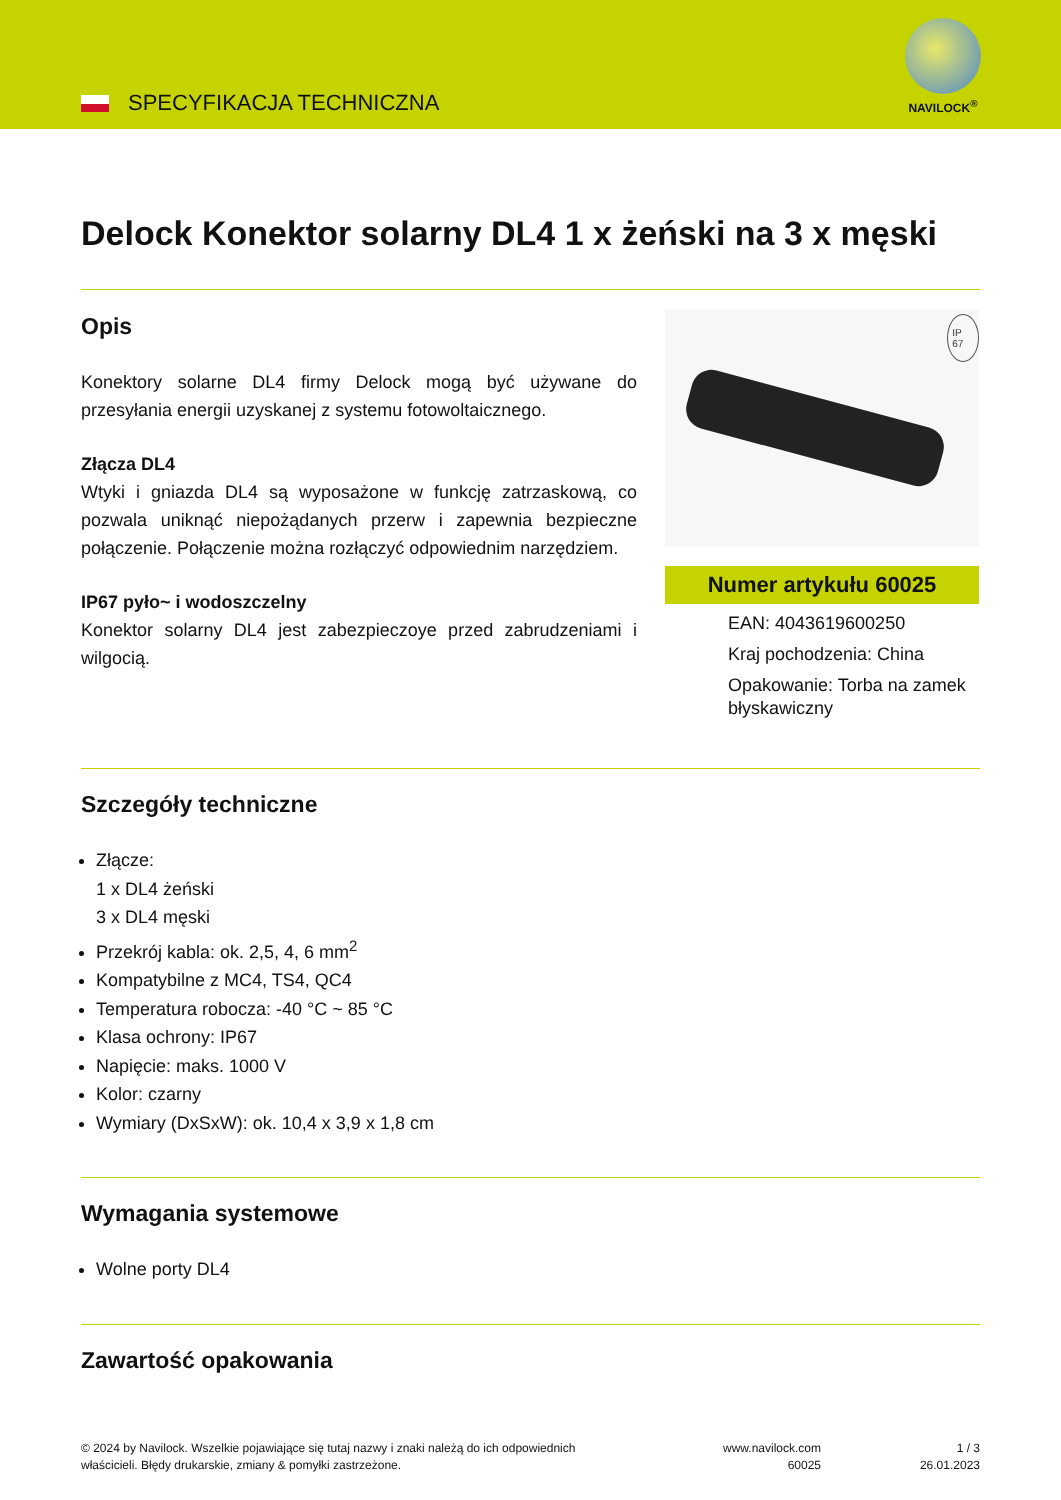SPECYFIKACJA TECHNICZNA
NAVILOCK<sup>®</sup>
Delock Konektor solarny DL4 1 x żeński na 3 x męski
Opis
Konektory solarne DL4 firmy Delock mogą być używane do przesyłania energii uzyskanej z systemu fotowoltaicznego.
Złącza DL4
Wtyki i gniazda DL4 są wyposażone w funkcję zatrzaskową, co pozwala uniknąć niepożądanych przerw i zapewnia bezpieczne połączenie. Połączenie można rozłączyć odpowiednim narzędziem.
IP67 pyło~ i wodoszczelny
Konektor solarny DL4 jest zabezpieczoye przed zabrudzeniami i wilgocią.
IP 67
Numer artykułu 60025
EAN: 4043619600250
Kraj pochodzenia: China
Opakowanie: Torba na zamek błyskawiczny
Szczegóły techniczne
Złącze:
1 x DL4 żeński
3 x DL4 męski
Przekrój kabla: ok. 2,5, 4, 6 mm<sup>2</sup>
Kompatybilne z MC4, TS4, QC4
Temperatura robocza: -40 °C ~ 85 °C
Klasa ochrony: IP67
Napięcie: maks. 1000 V
Kolor: czarny
Wymiary (DxSxW): ok. 10,4 x 3,9 x 1,8 cm
Wymagania systemowe
Wolne porty DL4
Zawartość opakowania
© 2024 by Navilock. Wszelkie pojawiające się tutaj nazwy i znaki należą do ich odpowiednich właścicieli. Błędy drukarskie, zmiany & pomyłki zastrzeżone.
www.navilock.com
60025
1 / 3
26.01.2023